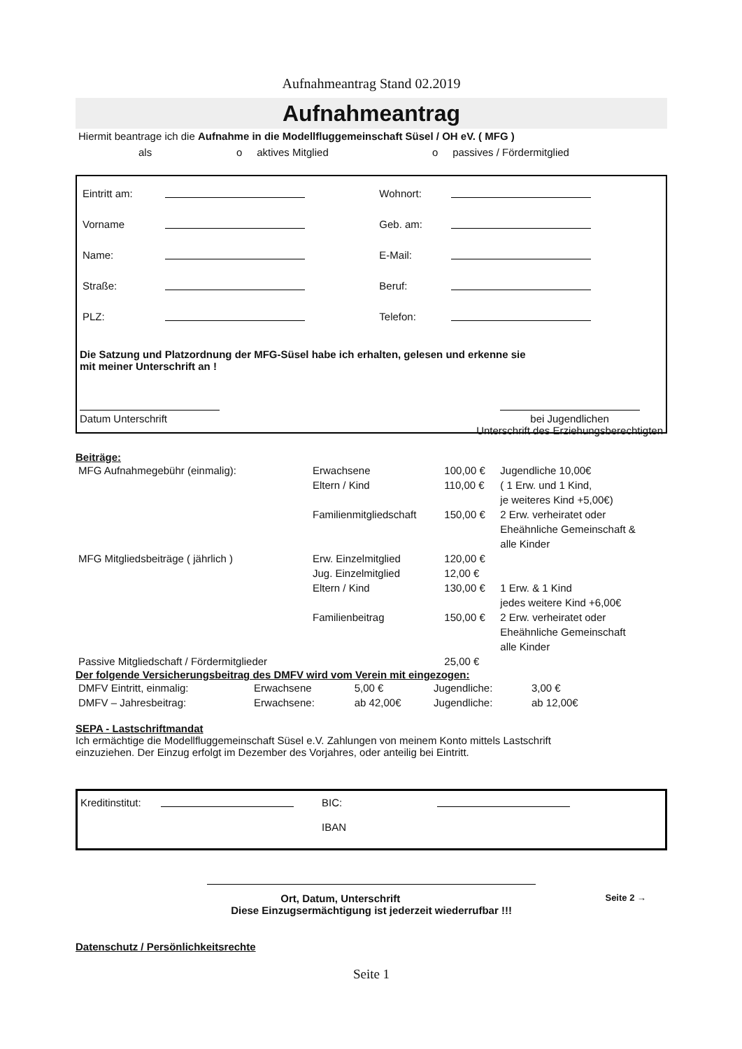Aufnahmeantrag Stand 02.2019
Aufnahmeantrag
Hiermit beantrage ich die Aufnahme in die Modellfluggemeinschaft Süsel / OH eV. ( MFG )
als o aktives Mitglied o passives / Fördermitglied
| Eintritt am: | | Wohnort: | |
| Vorname | | Geb. am: | |
| Name: | | E-Mail: | |
| Straße: | | Beruf: | |
| PLZ: | | Telefon: | |
Die Satzung und Platzordnung der MFG-Süsel habe ich erhalten, gelesen und erkenne sie
mit meiner Unterschrift an !
Datum Unterschrift
bei Jugendlichen
Unterschrift des Erziehungsberechtigten
Beiträge:
| MFG Aufnahmegebühr (einmalig): | Erwachsene | 100,00 € | Jugendliche 10,00€ |
| | Eltern / Kind | 110,00 € | ( 1 Erw. und 1 Kind, je weiteres Kind +5,00€) |
| | Familienmitgliedschaft | 150,00 € | 2 Erw. verheiratet oder Eheähnliche Gemeinschaft & alle Kinder |
| MFG Mitgliedsbeiträge ( jährlich ) | Erw. Einzelmitglied | 120,00 € | |
| | Jug. Einzelmitglied | 12,00 € | |
| | Eltern / Kind | 130,00 € | 1 Erw. & 1 Kind jedes weitere Kind +6,00€ |
| | Familienbeitrag | 150,00 € | 2 Erw. verheiratet oder Eheähnliche Gemeinschaft alle Kinder |
| Passive Mitgliedschaft / Fördermitglieder | | 25,00 € | |
Der folgende Versicherungsbeitrag des DMFV wird vom Verein mit eingezogen:
| DMFV Eintritt, einmalig: | Erwachsene | 5,00 € | Jugendliche: | 3,00 € |
| DMFV – Jahresbeitrag: | Erwachsene: | ab 42,00€ | Jugendliche: | ab 12,00€ |
SEPA - Lastschriftmandat
Ich ermächtige die Modellfluggemeinschaft Süsel e.V. Zahlungen von meinem Konto mittels Lastschrift
einzuziehen. Der Einzug erfolgt im Dezember des Vorjahres, oder anteilig bei Eintritt.
Kreditinstitut: BIC:
IBAN
Ort, Datum, Unterschrift Seite 2 →
Diese Einzugsermächtigung ist jederzeit wiederrufbar !!!
Datenschutz / Persönlichkeitsrechte
Seite 1